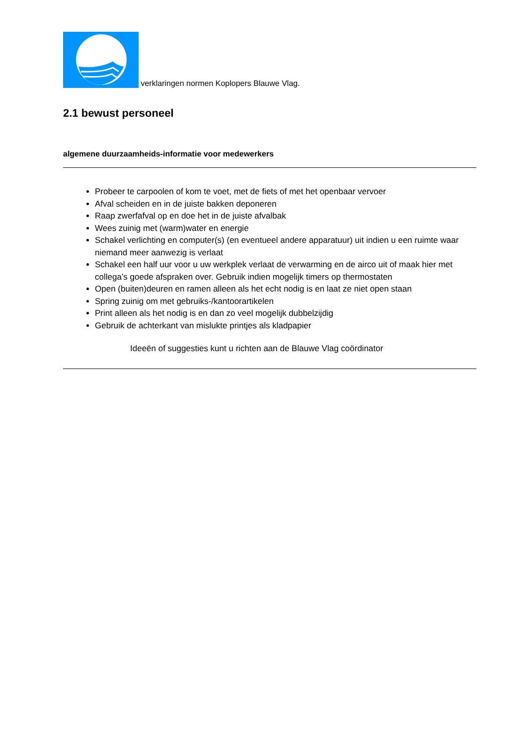verklaringen normen Koplopers Blauwe Vlag.
2.1 bewust personeel
algemene duurzaamheids-informatie voor medewerkers
Probeer te carpoolen of kom te voet, met de fiets of met het openbaar vervoer
Afval scheiden en in de juiste bakken deponeren
Raap zwerfafval op en doe het in de juiste afvalbak
Wees zuinig met (warm)water en energie
Schakel verlichting en computer(s) (en eventueel andere apparatuur) uit indien u een ruimte waar niemand meer aanwezig is verlaat
Schakel een half uur voor u uw werkplek verlaat de verwarming en de airco uit of maak hier met collega’s goede afspraken over. Gebruik indien mogelijk timers op thermostaten
Open (buiten)deuren en ramen alleen als het echt nodig is en laat ze niet open staan
Spring zuinig om met gebruiks-/kantoorartikelen
Print alleen als het nodig is en dan zo veel mogelijk dubbelzijdig
Gebruik de achterkant van mislukte printjes als kladpapier
Ideeën of suggesties kunt u richten aan de Blauwe Vlag coördinator